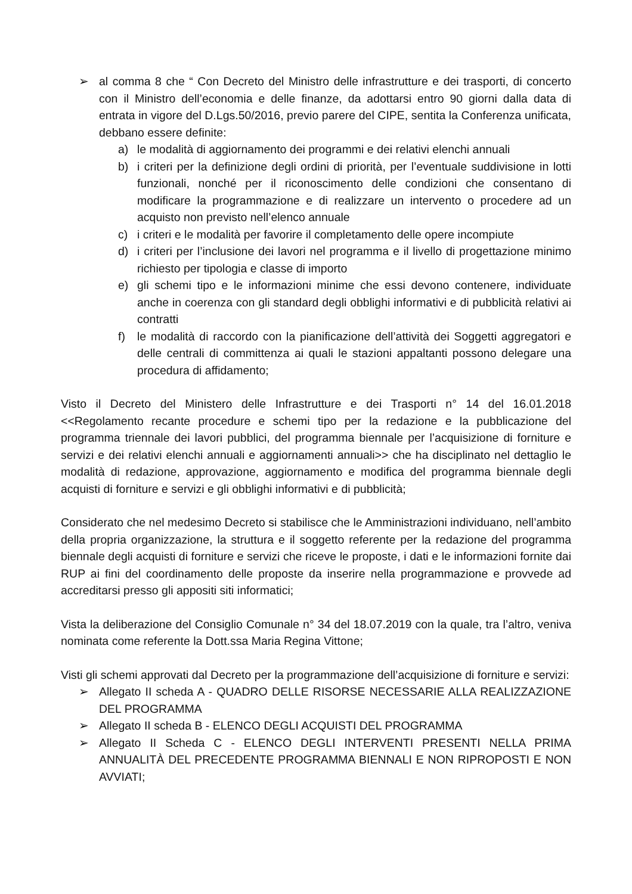➢ al comma 8 che “ Con Decreto del Ministro delle infrastrutture e dei trasporti, di concerto con il Ministro dell’economia e delle finanze, da adottarsi entro 90 giorni dalla data di entrata in vigore del D.Lgs.50/2016, previo parere del CIPE, sentita la Conferenza unificata, debbano essere definite:
a) le modalità di aggiornamento dei programmi e dei relativi elenchi annuali
b) i criteri per la definizione degli ordini di priorità, per l’eventuale suddivisione in lotti funzionali, nonché per il riconoscimento delle condizioni che consentano di modificare la programmazione e di realizzare un intervento o procedere ad un acquisto non previsto nell’elenco annuale
c) i criteri e le modalità per favorire il completamento delle opere incompiute
d) i criteri per l’inclusione dei lavori nel programma e il livello di progettazione minimo richiesto per tipologia e classe di importo
e) gli schemi tipo e le informazioni minime che essi devono contenere, individuate anche in coerenza con gli standard degli obblighi informativi e di pubblicità relativi ai contratti
f) le modalità di raccordo con la pianificazione dell’attività dei Soggetti aggregatori e delle centrali di committenza ai quali le stazioni appaltanti possono delegare una procedura di affidamento;
Visto il Decreto del Ministero delle Infrastrutture e dei Trasporti n° 14 del 16.01.2018 <<Regolamento recante procedure e schemi tipo per la redazione e la pubblicazione del programma triennale dei lavori pubblici, del programma biennale per l’acquisizione di forniture e servizi e dei relativi elenchi annuali e aggiornamenti annuali>> che ha disciplinato nel dettaglio le modalità di redazione, approvazione, aggiornamento e modifica del programma biennale degli acquisti di forniture e servizi e gli obblighi informativi e di pubblicità;
Considerato che nel medesimo Decreto si stabilisce che le Amministrazioni individuano, nell’ambito della propria organizzazione, la struttura e il soggetto referente per la redazione del programma biennale degli acquisti di forniture e servizi che riceve le proposte, i dati e le informazioni fornite dai RUP ai fini del coordinamento delle proposte da inserire nella programmazione e provvede ad accreditarsi presso gli appositi siti informatici;
Vista la deliberazione del Consiglio Comunale n° 34 del 18.07.2019 con la quale, tra l’altro, veniva nominata come referente la Dott.ssa Maria Regina Vittone;
Visti gli schemi approvati dal Decreto per la programmazione dell’acquisizione di forniture e servizi:
➢ Allegato II scheda A - QUADRO DELLE RISORSE NECESSARIE ALLA REALIZZAZIONE DEL PROGRAMMA
➢ Allegato II scheda B - ELENCO DEGLI ACQUISTI DEL PROGRAMMA
➢ Allegato II Scheda C - ELENCO DEGLI INTERVENTI PRESENTI NELLA PRIMA ANNUALITÀ DEL PRECEDENTE PROGRAMMA BIENNALI E NON RIPROPOSTI E NON AVVIATI;